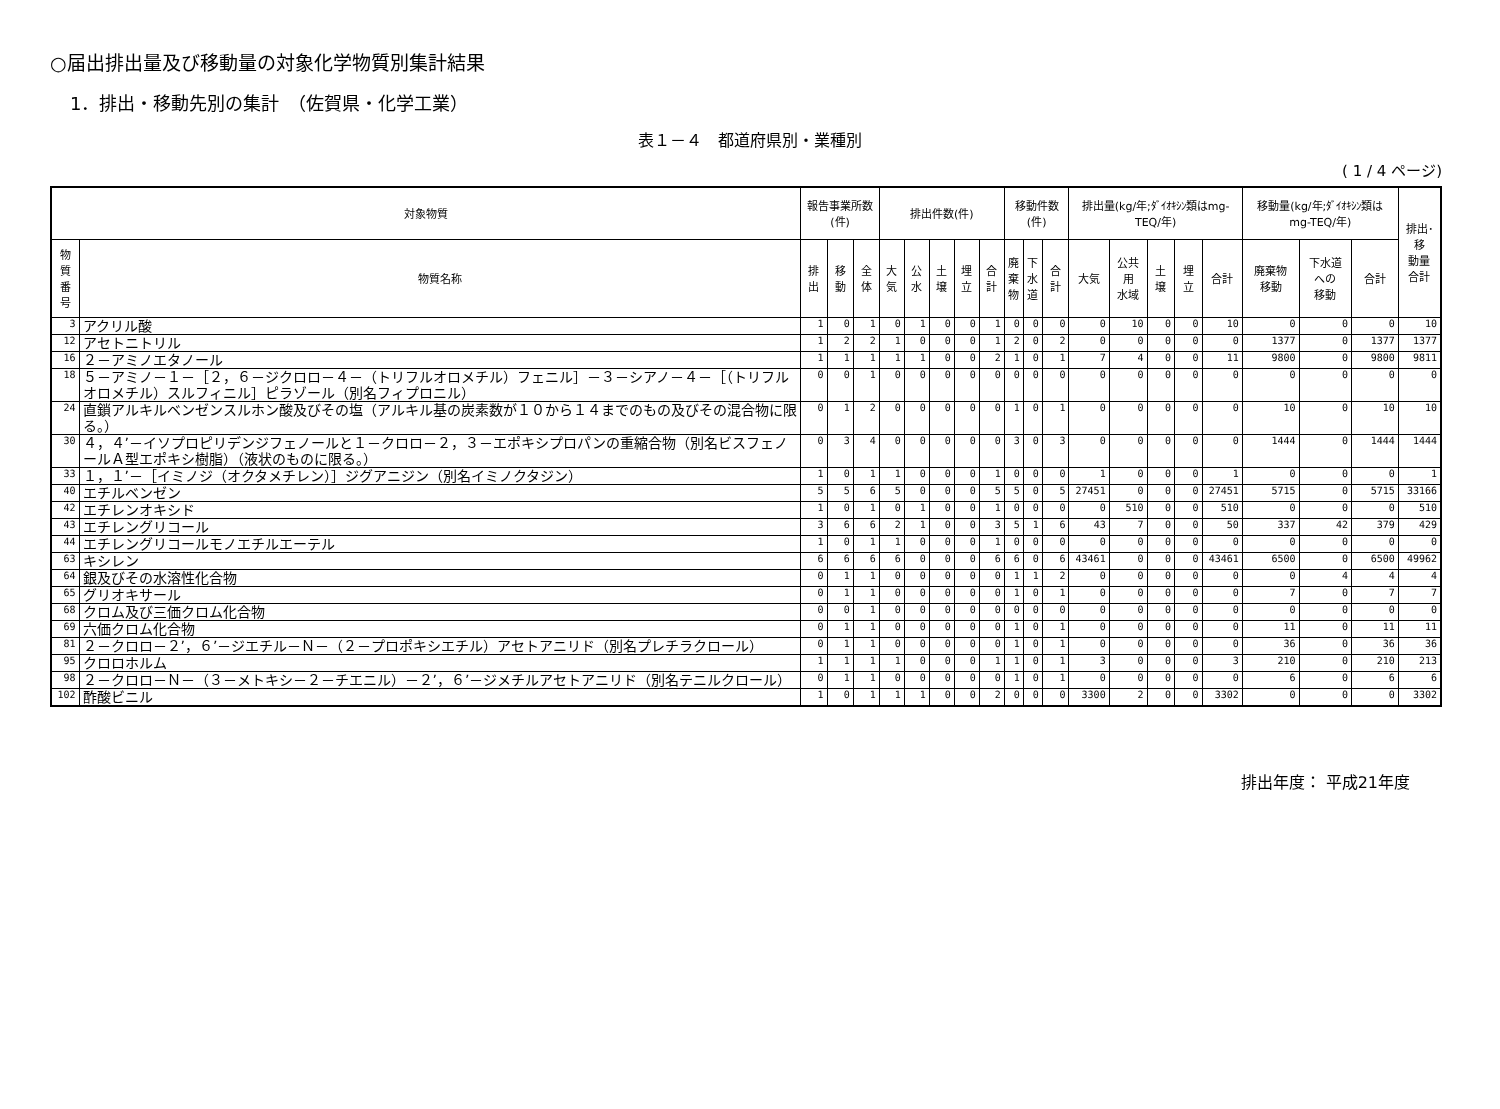○届出排出量及び移動量の対象化学物質別集計結果
1．排出・移動先別の集計　（佐賀県・化学工業）
表１－４　都道府県別・業種別
( 1 / 4 ページ)
| 対象物質 | | 報告事業所数(件) | | | 排出件数(件) | | | | | 移動件数(件) | | | 排出量(kg/年;ﾀﾞｲｵｷｼﾝ類はmg-TEQ/年) | | | | | 移動量(kg/年;ﾀﾞｲｵｷｼﾝ類は mg-TEQ/年) | | | 排出･移 動量 合計 |
| --- | --- | --- | --- | --- | --- | --- | --- | --- | --- | --- | --- | --- | --- | --- | --- | --- | --- | --- | --- | --- | --- |
| 物質 番号 | 物質名称 | 排出 | 移動 | 全体 | 大気 | 公水 | 土壌 | 埋立 | 合計 | 廃 棄 物 | 下 水 道 | 合計 | 大気 | 公共用 水域 | 土壌 | 埋立 | 合計 | 廃棄物 移動 | 下水道 への 移動 | 合計 | |
| 3 | アクリル酸 | 1 | 0 | 1 | 0 | 1 | 0 | 0 | 1 | 0 | 0 | 0 | 0 | 10 | 0 | 0 | 10 | 0 | 0 | 0 | 10 |
| 12 | アセトニトリル | 1 | 2 | 2 | 1 | 0 | 0 | 0 | 1 | 2 | 0 | 2 | 0 | 0 | 0 | 0 | 0 | 1377 | 0 | 1377 | 1377 |
| 16 | ２－アミノエタノール | 1 | 1 | 1 | 1 | 1 | 0 | 0 | 2 | 1 | 0 | 1 | 7 | 4 | 0 | 0 | 11 | 9800 | 0 | 9800 | 9811 |
| 18 | ５－アミノ－１－［２，６－ジクロロ－４－（トリフルオロメチル）フェニル］－３－シアノ－４－［（トリフルオロメチル）スルフィニル］ピラゾール（別名フィプロニル） | 0 | 0 | 1 | 0 | 0 | 0 | 0 | 0 | 0 | 0 | 0 | 0 | 0 | 0 | 0 | 0 | 0 | 0 | 0 | 0 |
| 24 | 直鎖アルキルベンゼンスルホン酸及びその塩（アルキル基の炭素数が１０から１４までのもの及びその混合物に限る。） | 0 | 1 | 2 | 0 | 0 | 0 | 0 | 0 | 1 | 0 | 1 | 0 | 0 | 0 | 0 | 0 | 10 | 0 | 10 | 10 |
| 30 | ４，４’－イソプロピリデンジフェノールと１－クロロ－２，３－エポキシプロパンの重縮合物（別名ビスフェノールＡ型エポキシ樹脂）（液状のものに限る。） | 0 | 3 | 4 | 0 | 0 | 0 | 0 | 0 | 3 | 0 | 3 | 0 | 0 | 0 | 0 | 0 | 1444 | 0 | 1444 | 1444 |
| 33 | １，１’－［イミノジ（オクタメチレン）］ジグアニジン（別名イミノクタジン） | 1 | 0 | 1 | 1 | 0 | 0 | 0 | 1 | 0 | 0 | 0 | 1 | 0 | 0 | 0 | 1 | 0 | 0 | 0 | 1 |
| 40 | エチルベンゼン | 5 | 5 | 6 | 5 | 0 | 0 | 0 | 5 | 5 | 0 | 5 | 27451 | 0 | 0 | 0 | 27451 | 5715 | 0 | 5715 | 33166 |
| 42 | エチレンオキシド | 1 | 0 | 1 | 0 | 1 | 0 | 0 | 1 | 0 | 0 | 0 | 0 | 510 | 0 | 0 | 510 | 0 | 0 | 0 | 510 |
| 43 | エチレングリコール | 3 | 6 | 6 | 2 | 1 | 0 | 0 | 3 | 5 | 1 | 6 | 43 | 7 | 0 | 0 | 50 | 337 | 42 | 379 | 429 |
| 44 | エチレングリコールモノエチルエーテル | 1 | 0 | 1 | 1 | 0 | 0 | 0 | 1 | 0 | 0 | 0 | 0 | 0 | 0 | 0 | 0 | 0 | 0 | 0 | 0 |
| 63 | キシレン | 6 | 6 | 6 | 6 | 0 | 0 | 0 | 6 | 6 | 0 | 6 | 43461 | 0 | 0 | 0 | 43461 | 6500 | 0 | 6500 | 49962 |
| 64 | 銀及びその水溶性化合物 | 0 | 1 | 1 | 0 | 0 | 0 | 0 | 0 | 1 | 1 | 2 | 0 | 0 | 0 | 0 | 0 | 0 | 4 | 4 | 4 |
| 65 | グリオキサール | 0 | 1 | 1 | 0 | 0 | 0 | 0 | 0 | 1 | 0 | 1 | 0 | 0 | 0 | 0 | 0 | 7 | 0 | 7 | 7 |
| 68 | クロム及び三価クロム化合物 | 0 | 0 | 1 | 0 | 0 | 0 | 0 | 0 | 0 | 0 | 0 | 0 | 0 | 0 | 0 | 0 | 0 | 0 | 0 | 0 |
| 69 | 六価クロム化合物 | 0 | 1 | 1 | 0 | 0 | 0 | 0 | 0 | 1 | 0 | 1 | 0 | 0 | 0 | 0 | 0 | 11 | 0 | 11 | 11 |
| 81 | ２－クロロ－２’，６’－ジエチル－Ｎ－（２－プロポキシエチル）アセトアニリド（別名プレチラクロール） | 0 | 1 | 1 | 0 | 0 | 0 | 0 | 0 | 1 | 0 | 1 | 0 | 0 | 0 | 0 | 0 | 36 | 0 | 36 | 36 |
| 95 | クロロホルム | 1 | 1 | 1 | 1 | 0 | 0 | 0 | 1 | 1 | 0 | 1 | 3 | 0 | 0 | 0 | 3 | 210 | 0 | 210 | 213 |
| 98 | ２－クロロ－Ｎ－（３－メトキシ－２－チエニル）－２’，６’－ジメチルアセトアニリド（別名テニルクロール） | 0 | 1 | 1 | 0 | 0 | 0 | 0 | 0 | 1 | 0 | 1 | 0 | 0 | 0 | 0 | 0 | 6 | 0 | 6 | 6 |
| 102 | 酢酸ビニル | 1 | 0 | 1 | 1 | 1 | 0 | 0 | 2 | 0 | 0 | 0 | 3300 | 2 | 0 | 0 | 3302 | 0 | 0 | 0 | 3302 |
排出年度： 平成21年度